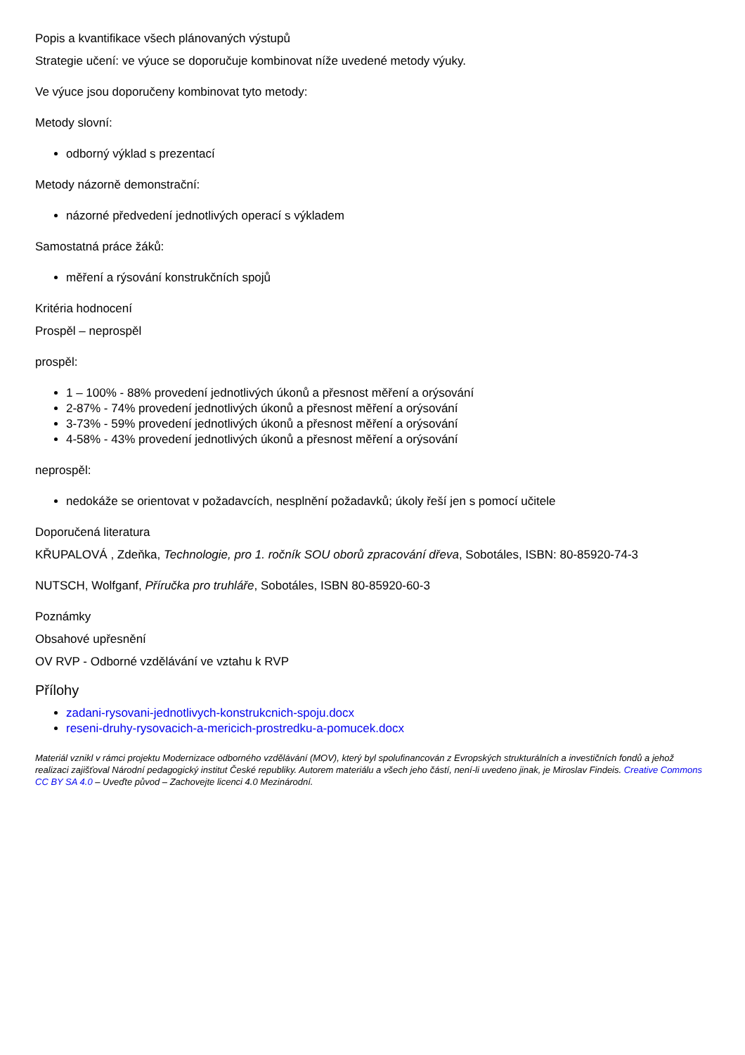Popis a kvantifikace všech plánovaných výstupů
Strategie učení: ve výuce se doporučuje kombinovat níže uvedené metody výuky.
Ve výuce jsou doporučeny kombinovat tyto metody:
Metody slovní:
odborný výklad s prezentací
Metody názorně demonstrační:
názorné předvedení jednotlivých operací s výkladem
Samostatná práce žáků:
měření a rýsování konstrukčních spojů
Kritéria hodnocení
Prospěl – neprospěl
prospěl:
1 – 100% - 88% provedení jednotlivých úkonů a přesnost měření a orýsování
2-87% - 74% provedení jednotlivých úkonů a přesnost měření a orýsování
3-73% - 59% provedení jednotlivých úkonů a přesnost měření a orýsování
4-58% - 43% provedení jednotlivých úkonů a přesnost měření a orýsování
neprospěl:
nedokáže se orientovat v požadavcích, nesplnění požadavků; úkoly řeší jen s pomocí učitele
Doporučená literatura
KŘUPALOVÁ , Zdeňka, Technologie, pro 1. ročník SOU oborů zpracování dřeva, Sobotáles, ISBN: 80-85920-74-3
NUTSCH, Wolfganf, Příručka pro truhláře, Sobotáles, ISBN 80-85920-60-3
Poznámky
Obsahové upřesnění
OV RVP - Odborné vzdělávání ve vztahu k RVP
Přílohy
zadani-rysovani-jednotlivych-konstrukcnich-spoju.docx
reseni-druhy-rysovacich-a-mericich-prostredku-a-pomucek.docx
Materiál vznikl v rámci projektu Modernizace odborného vzdělávání (MOV), který byl spolufinancován z Evropských strukturálních a investičních fondů a jehož realizaci zajišťoval Národní pedagogický institut České republiky. Autorem materiálu a všech jeho částí, není-li uvedeno jinak, je Miroslav Findeis. Creative Commons CC BY SA 4.0 – Uveďte původ – Zachovejte licenci 4.0 Mezinárodní.